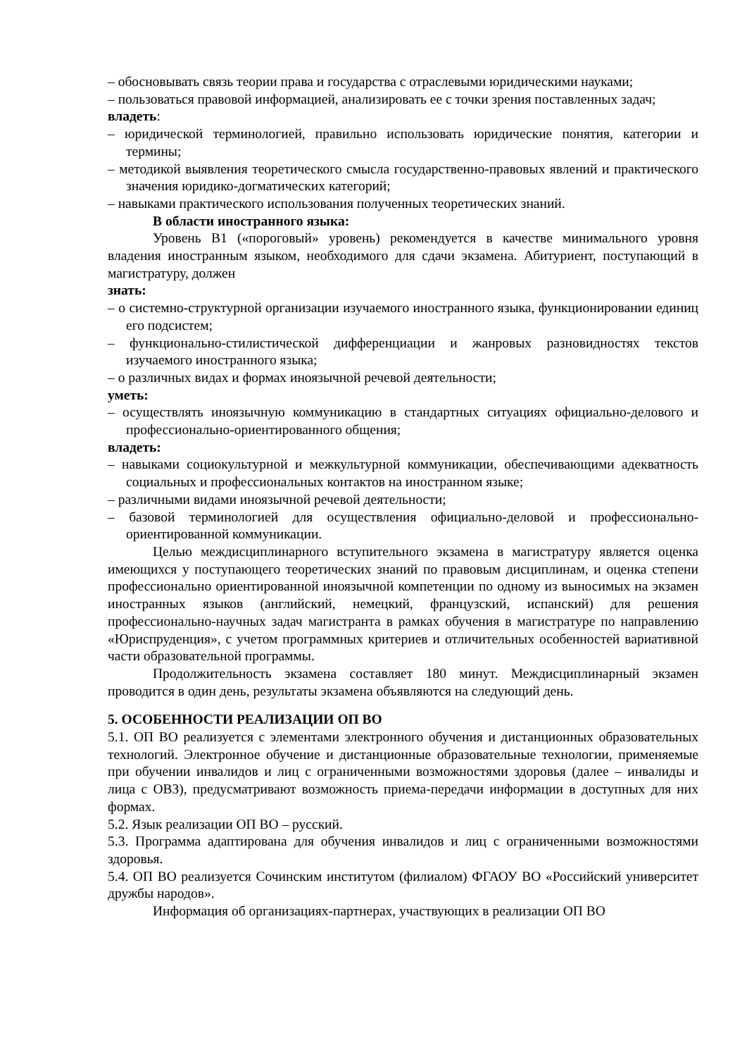– обосновывать связь теории права и государства с отраслевыми юридическими науками;
– пользоваться правовой информацией, анализировать ее с точки зрения поставленных задач;
владеть:
– юридической терминологией, правильно использовать юридические понятия, категории и термины;
– методикой выявления теоретического смысла государственно-правовых явлений и практического значения юридико-догматических категорий;
– навыками практического использования полученных теоретических знаний.
В области иностранного языка:
Уровень B1 («пороговый» уровень) рекомендуется в качестве минимального уровня владения иностранным языком, необходимого для сдачи экзамена. Абитуриент, поступающий в магистратуру, должен
знать:
– о системно-структурной организации изучаемого иностранного языка, функционировании единиц его подсистем;
– функционально-стилистической дифференциации и жанровых разновидностях текстов изучаемого иностранного языка;
– о различных видах и формах иноязычной речевой деятельности;
уметь:
– осуществлять иноязычную коммуникацию в стандартных ситуациях официально-делового и профессионально-ориентированного общения;
владеть:
– навыками социокультурной и межкультурной коммуникации, обеспечивающими адекватность социальных и профессиональных контактов на иностранном языке;
– различными видами иноязычной речевой деятельности;
– базовой терминологией для осуществления официально-деловой и профессионально-ориентированной коммуникации.
Целью междисциплинарного вступительного экзамена в магистратуру является оценка имеющихся у поступающего теоретических знаний по правовым дисциплинам, и оценка степени профессионально ориентированной иноязычной компетенции по одному из выносимых на экзамен иностранных языков (английский, немецкий, французский, испанский) для решения профессионально-научных задач магистранта в рамках обучения в магистратуре по направлению «Юриспруденция», с учетом программных критериев и отличительных особенностей вариативной части образовательной программы.
Продолжительность экзамена составляет 180 минут. Междисциплинарный экзамен проводится в один день, результаты экзамена объявляются на следующий день.
5. ОСОБЕННОСТИ РЕАЛИЗАЦИИ ОП ВО
5.1. ОП ВО реализуется с элементами электронного обучения и дистанционных образовательных технологий. Электронное обучение и дистанционные образовательные технологии, применяемые при обучении инвалидов и лиц с ограниченными возможностями здоровья (далее – инвалиды и лица с ОВЗ), предусматривают возможность приема-передачи информации в доступных для них формах.
5.2. Язык реализации ОП ВО – русский.
5.3. Программа адаптирована для обучения инвалидов и лиц с ограниченными возможностями здоровья.
5.4. ОП ВО реализуется Сочинским институтом (филиалом) ФГАОУ ВО «Российский университет дружбы народов».
Информация об организациях-партнерах, участвующих в реализации ОП ВО